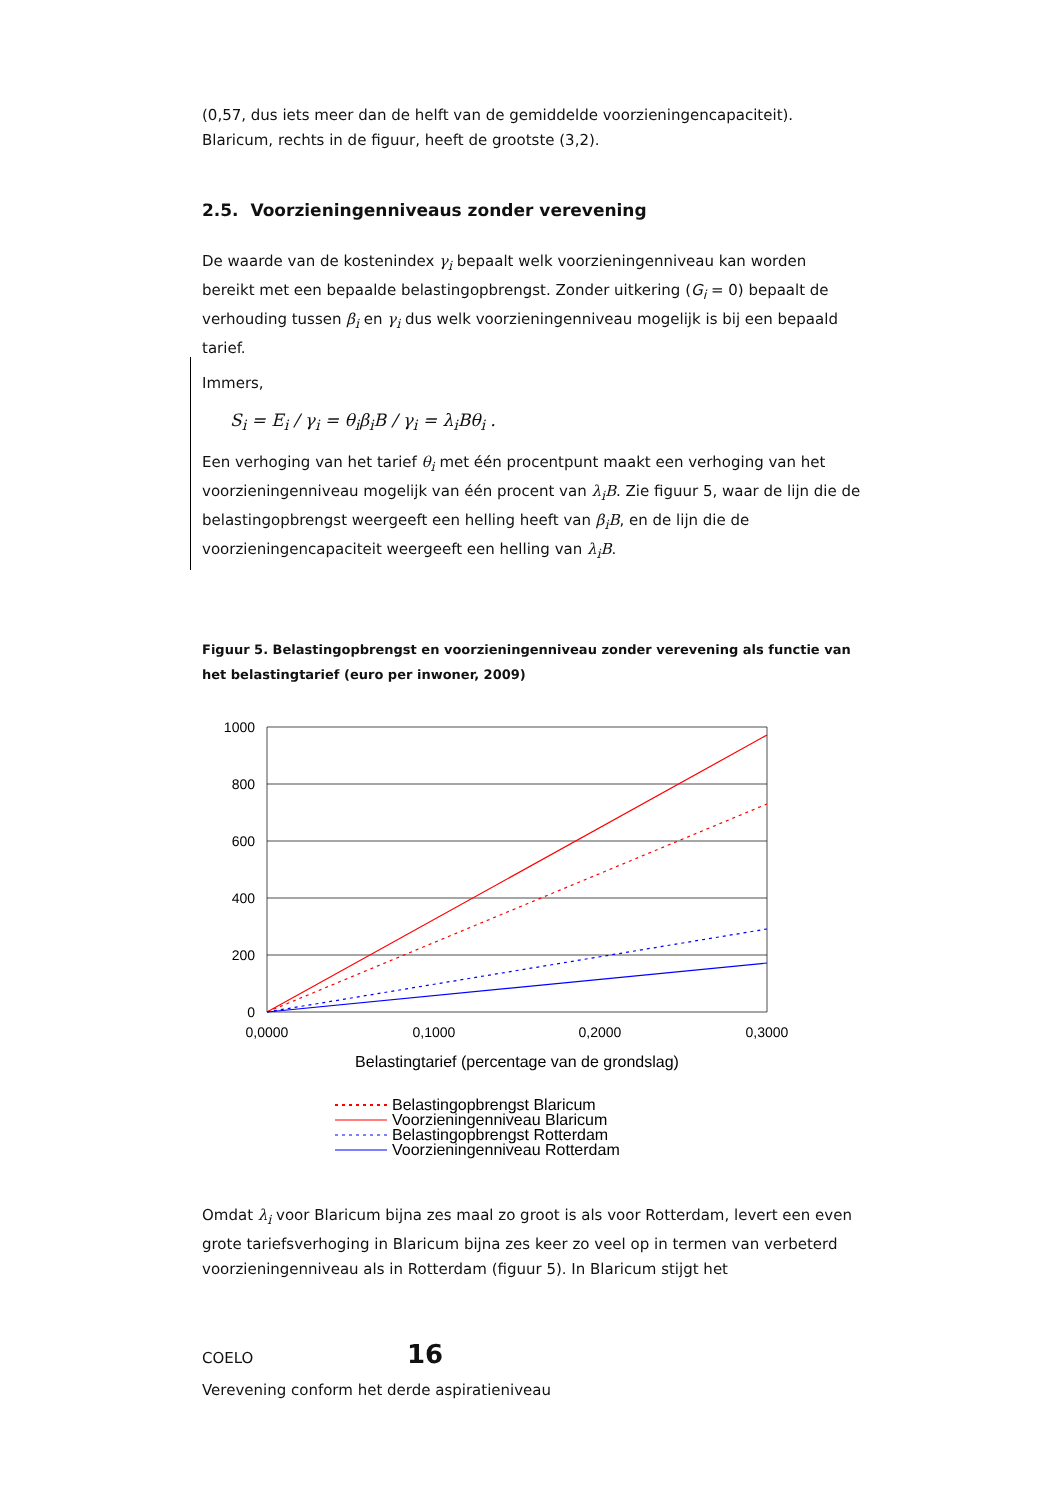(0,57, dus iets meer dan de helft van de gemiddelde voorzieningencapaciteit). Blaricum, rechts in de figuur, heeft de grootste (3,2).
2.5. Voorzieningenniveaus zonder verevening
De waarde van de kostenindex γ<sub>i</sub> bepaalt welk voorzieningenniveau kan worden bereikt met een bepaalde belastingopbrengst. Zonder uitkering (G<sub>i</sub> = 0) bepaalt de verhouding tussen β<sub>i</sub> en γ<sub>i</sub> dus welk voorzieningenniveau mogelijk is bij een bepaald tarief.
Immers,
S<sub>i</sub> = E<sub>i</sub> / γ<sub>i</sub> = θ<sub>i</sub>β<sub>i</sub>B / γ<sub>i</sub> = λ<sub>i</sub>Bθ<sub>i</sub> .
Een verhoging van het tarief θ<sub>i</sub> met één procentpunt maakt een verhoging van het voorzieningenniveau mogelijk van één procent van λ<sub>i</sub>B. Zie figuur 5, waar de lijn die de belastingopbrengst weergeeft een helling heeft van β<sub>i</sub>B, en de lijn die de voorzieningencapaciteit weergeeft een helling van λ<sub>i</sub>B.
Figuur 5. Belastingopbrengst en voorzieningenniveau zonder verevening als functie van het belastingtarief (euro per inwoner, 2009)
1000
800
600
400
200
0
0,0000
0,1000
0,2000
0,3000
Belastingtarief (percentage van de grondslag)
Belastingopbrengst Blaricum
Voorzieningenniveau Blaricum
Belastingopbrengst Rotterdam
Voorzieningenniveau Rotterdam
Omdat λ<sub>i</sub> voor Blaricum bijna zes maal zo groot is als voor Rotterdam, levert een even grote tariefsverhoging in Blaricum bijna zes keer zo veel op in termen van verbeterd voorzieningenniveau als in Rotterdam (figuur 5). In Blaricum stijgt het
COELO 16
Verevening conform het derde aspiratieniveau